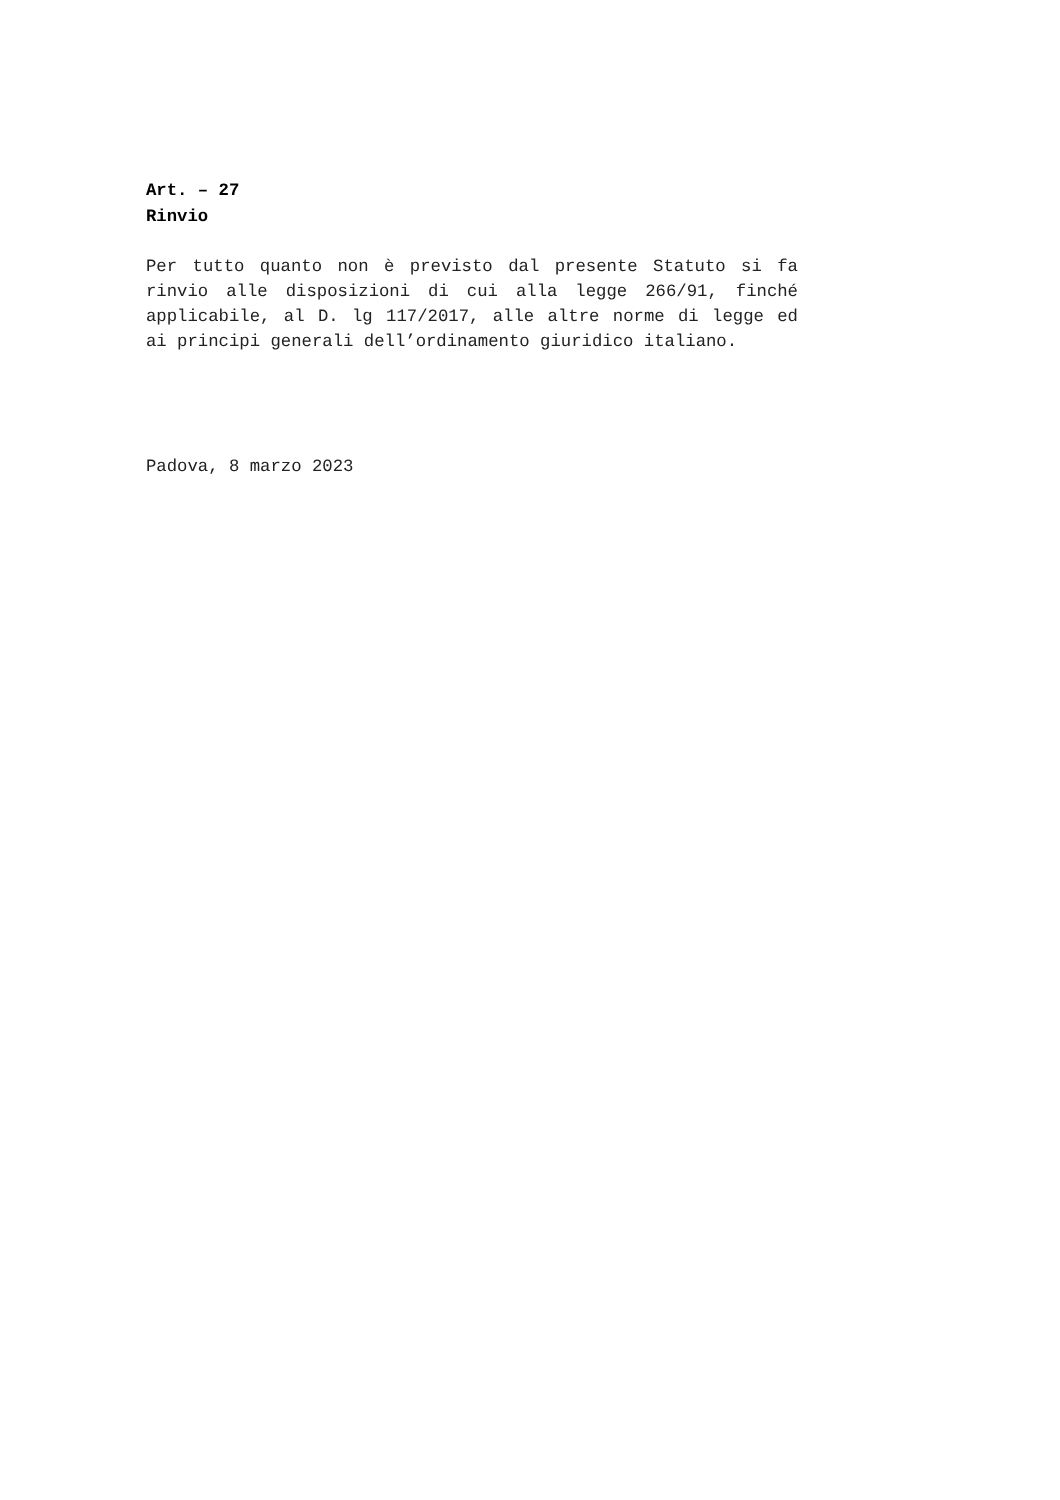Art. – 27
Rinvio
Per tutto quanto non è previsto dal presente Statuto si fa rinvio alle disposizioni di cui alla legge 266/91, finché applicabile, al D. lg 117/2017, alle altre norme di legge ed ai principi generali dell’ordinamento giuridico italiano.
Padova, 8 marzo 2023